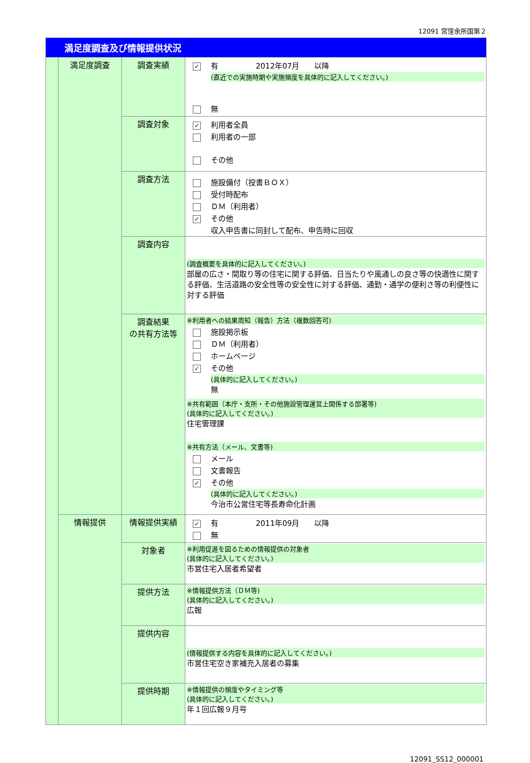12091 宮窪余所国第２
| 満足度調査及び情報提供状況 | | | |
| | 満足度調査 | 調査実績 | ✓ 有 2012年07月 以降 (直近での実施時期や実施頻度を具体的に記入してください。) 無 |
| | | 調査対象 | ✓ 利用者全員 利用者の一部 その他 |
| | | 調査方法 | 施設備付（投書ＢＯＸ） 受付時配布 ＤＭ（利用者） ✓ その他 収入申告書に同封して配布、申告時に回収 |
| | | 調査内容 | (調査概要を具体的に記入してください。) 部屋の広さ・間取り等の住宅に関する評価、日当たりや風通しの良さ等の快適性に関する評価、生活道路の安全性等の安全性に対する評価、通勤・通学の便利さ等の利便性に対する評価 |
| | | 調査結果 の共有方法等 | ※利用者への結果周知（報告）方法（複数回答可) 施設掲示板 ＤＭ（利用者） ホームページ ✓ その他 (具体的に記入してください。) 無 ※共有範囲（本庁・支所・その他施設管理運営上関係する部署等) (具体的に記入してください。) 住宅管理課 ※共有方法（メール、文書等) メール 文書報告 ✓ その他 (具体的に記入してください。) 今治市公営住宅等長寿命化計画 |
| | 情報提供 | 情報提供実績 | ✓ 有 2011年09月 以降 無 |
| | | 対象者 | ※利用促進を図るための情報提供の対象者 (具体的に記入してください。) 市営住宅入居者希望者 |
| | | 提供方法 | ※情報提供方法（ＤＭ等) (具体的に記入してください。) 広報 |
| | | 提供内容 | (情報提供する内容を具体的に記入してください。) 市営住宅空き家補充入居者の募集 |
| | | 提供時期 | ※情報提供の頻度やタイミング等 (具体的に記入してください。) 年１回広報９月号 |
12091_SS12_000001